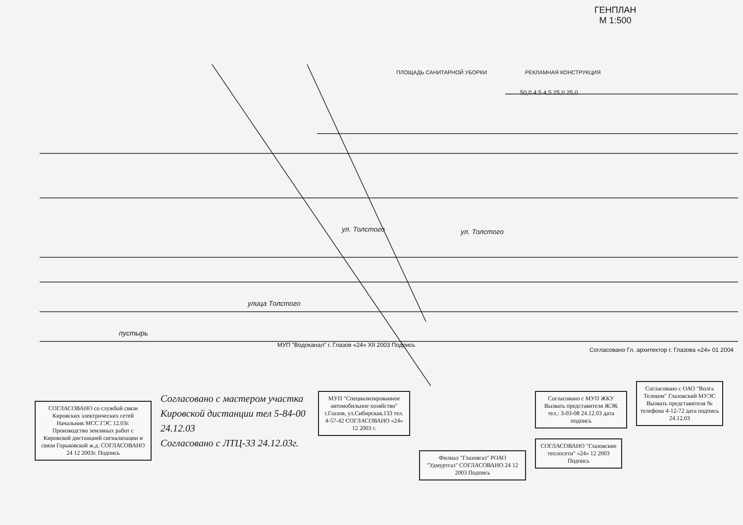ГЕНПЛАН
М 1:500
ПЛОЩАДЬ САНИТАРНОЙ УБОРКИ РЕКЛАМНАЯ КОНСТРУКЦИЯ
50,0 4,5 4,5 25,0 25,0
ул. Толстого ул. Толстого
улица Толстого
пустырь
МУП "Водоканал" г. Глазов «24» XII 2003 Подпись
Согласовано Гл. архитектор г. Глазова «24» 01 2004
СОГЛАСОВАНО со службой связи Кировских электрических сетей
Начальник МСС ГЭС 12.03г.
Производство земляных работ с Кировской дистанцией сигнализации и связи Горьковской ж.д. СОГЛАСОВАНО 24 12 2003г. Подпись
Согласовано с мастером участка Кировской дистанции тел 5-84-00 24.12.03
Согласовано с ЛТЦ-33 24.12.03г.
МУП "Специализированное автомобильное хозяйство" г.Глазов, ул.Сибирская,133 тел. 4-57-42 СОГЛАСОВАНО «24» 12 2003 г.
Филиал "Глазовгаз" РОАО "Удмуртгаз" СОГЛАСОВАНО 24 12 2003 Подпись
Согласовано с МУП ЖКУ Вызвать представителя ЖЭК тел.: 3-03-08 24.12.03 дата подпись
СОГЛАСОВАНО "Глазовские теплосети" «24» 12 2003 Подпись
Согласовано с ОАО "Волга Телеком" Глазовский МУЭС Вызвать представителя № телефона 4-12-72 дата подпись
24.12.03